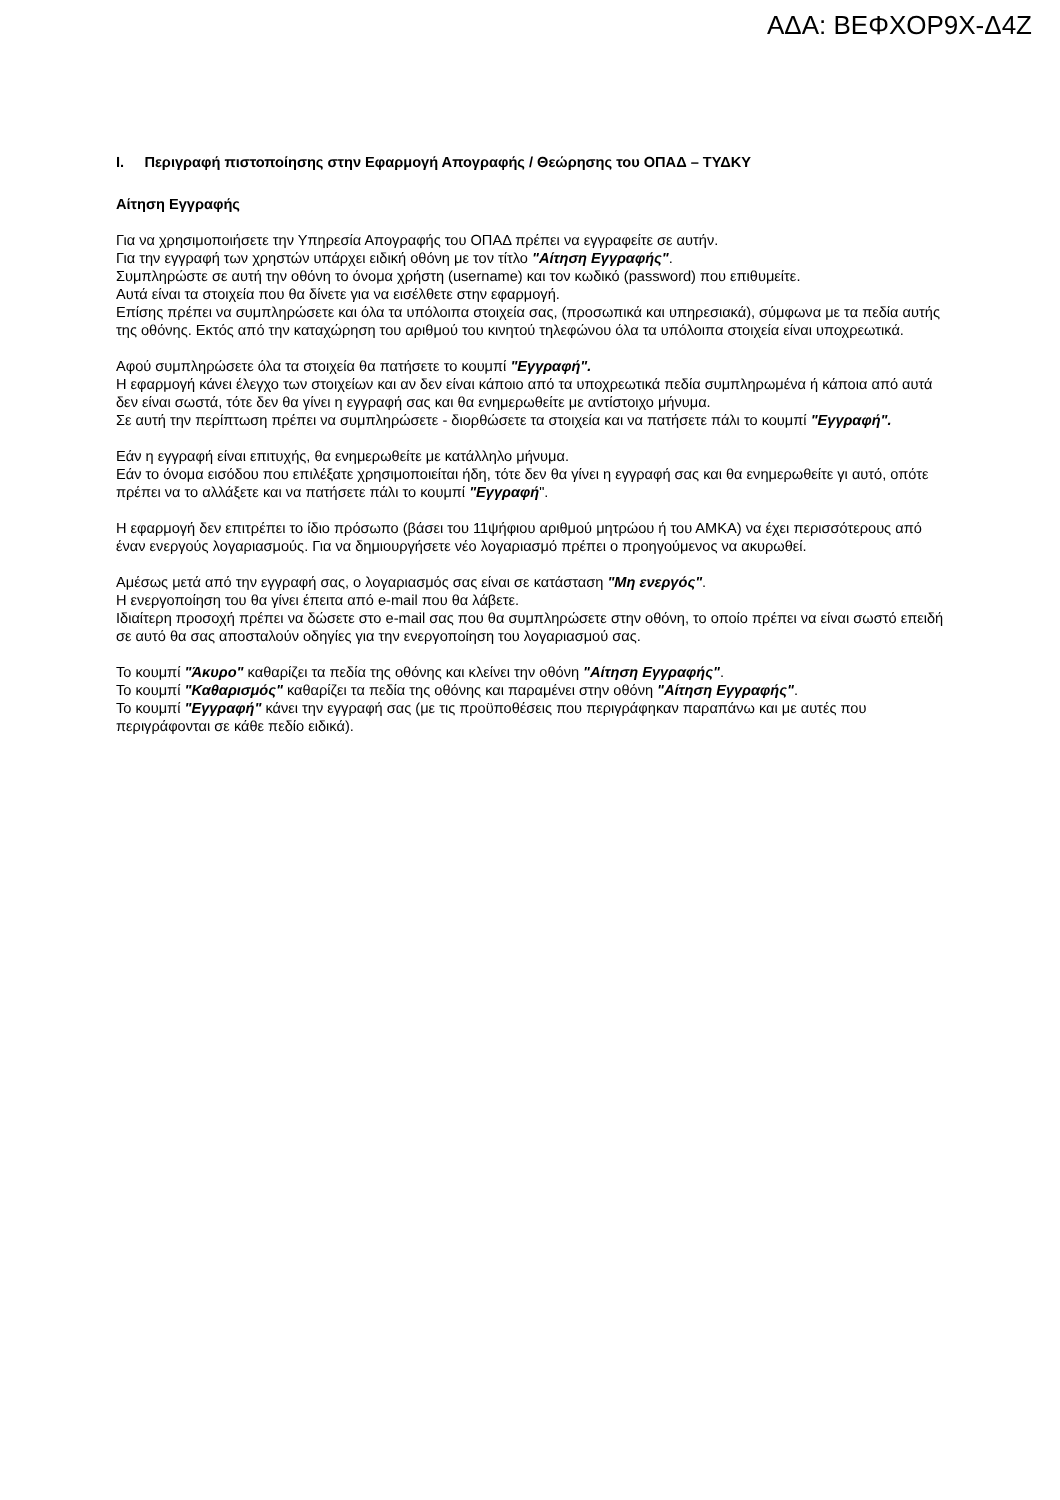ΑΔΑ: ΒΕΦΧΟΡ9Χ-Δ4Ζ
I. Περιγραφή πιστοποίησης στην Εφαρμογή Απογραφής / Θεώρησης του ΟΠΑΔ – ΤΥΔΚΥ
Αίτηση Εγγραφής
Για να χρησιμοποιήσετε την Υπηρεσία Απογραφής του ΟΠΑΔ πρέπει να εγγραφείτε σε αυτήν.
Για την εγγραφή των χρηστών υπάρχει ειδική οθόνη με τον τίτλο "Αίτηση Εγγραφής".
Συμπληρώστε σε αυτή την οθόνη το όνομα χρήστη (username) και τον κωδικό (password) που επιθυμείτε.
Αυτά είναι τα στοιχεία που θα δίνετε για να εισέλθετε στην εφαρμογή.
Επίσης πρέπει να συμπληρώσετε και όλα τα υπόλοιπα στοιχεία σας, (προσωπικά και υπηρεσιακά), σύμφωνα με τα πεδία αυτής της οθόνης. Εκτός από την καταχώρηση του αριθμού του κινητού τηλεφώνου όλα τα υπόλοιπα στοιχεία είναι υποχρεωτικά.
Αφού συμπληρώσετε όλα τα στοιχεία θα πατήσετε το κουμπί "Εγγραφή".
Η εφαρμογή κάνει έλεγχο των στοιχείων και αν δεν είναι κάποιο από τα υποχρεωτικά πεδία συμπληρωμένα ή κάποια από αυτά δεν είναι σωστά, τότε δεν θα γίνει η εγγραφή σας και θα ενημερωθείτε με αντίστοιχο μήνυμα.
Σε αυτή την περίπτωση πρέπει να συμπληρώσετε - διορθώσετε τα στοιχεία και να πατήσετε πάλι το κουμπί "Εγγραφή".
Εάν η εγγραφή είναι επιτυχής, θα ενημερωθείτε με κατάλληλο μήνυμα.
Εάν το όνομα εισόδου που επιλέξατε χρησιμοποιείται ήδη, τότε δεν θα γίνει η εγγραφή σας και θα ενημερωθείτε γι αυτό, οπότε πρέπει να το αλλάξετε και να πατήσετε πάλι το κουμπί "Εγγραφή".
Η εφαρμογή δεν επιτρέπει το ίδιο πρόσωπο (βάσει του 11ψήφιου αριθμού μητρώου ή του ΑΜΚΑ) να έχει περισσότερους από έναν ενεργούς λογαριασμούς. Για να δημιουργήσετε νέο λογαριασμό πρέπει ο προηγούμενος να ακυρωθεί.
Αμέσως μετά από την εγγραφή σας, ο λογαριασμός σας είναι σε κατάσταση "Μη ενεργός".
Η ενεργοποίηση του θα γίνει έπειτα από e-mail που θα λάβετε.
Ιδιαίτερη προσοχή πρέπει να δώσετε στο e-mail σας που θα συμπληρώσετε στην οθόνη, το οποίο πρέπει να είναι σωστό επειδή σε αυτό θα σας αποσταλούν οδηγίες για την ενεργοποίηση του λογαριασμού σας.
Το κουμπί "Άκυρο" καθαρίζει τα πεδία της οθόνης και κλείνει την οθόνη "Αίτηση Εγγραφής".
Το κουμπί "Καθαρισμός" καθαρίζει τα πεδία της οθόνης και παραμένει στην οθόνη "Αίτηση Εγγραφής".
Το κουμπί "Εγγραφή" κάνει την εγγραφή σας (με τις προϋποθέσεις που περιγράφηκαν παραπάνω και με αυτές που περιγράφονται σε κάθε πεδίο ειδικά).